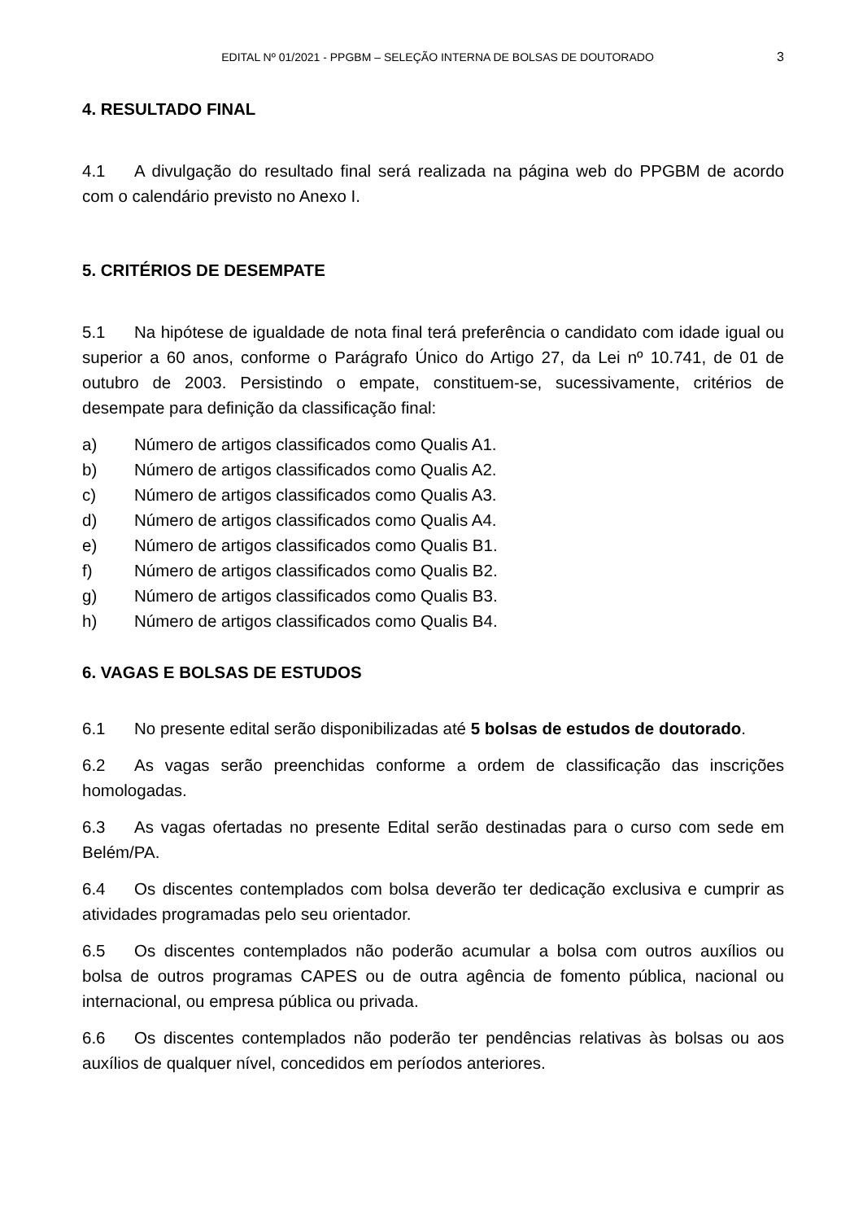EDITAL Nº 01/2021 - PPGBM – SELEÇÃO INTERNA DE BOLSAS DE DOUTORADO
3
4. RESULTADO FINAL
4.1 A divulgação do resultado final será realizada na página web do PPGBM de acordo com o calendário previsto no Anexo I.
5. CRITÉRIOS DE DESEMPATE
5.1 Na hipótese de igualdade de nota final terá preferência o candidato com idade igual ou superior a 60 anos, conforme o Parágrafo Único do Artigo 27, da Lei nº 10.741, de 01 de outubro de 2003. Persistindo o empate, constituem-se, sucessivamente, critérios de desempate para definição da classificação final:
a) Número de artigos classificados como Qualis A1.
b) Número de artigos classificados como Qualis A2.
c) Número de artigos classificados como Qualis A3.
d) Número de artigos classificados como Qualis A4.
e) Número de artigos classificados como Qualis B1.
f) Número de artigos classificados como Qualis B2.
g) Número de artigos classificados como Qualis B3.
h) Número de artigos classificados como Qualis B4.
6. VAGAS E BOLSAS DE ESTUDOS
6.1 No presente edital serão disponibilizadas até 5 bolsas de estudos de doutorado.
6.2 As vagas serão preenchidas conforme a ordem de classificação das inscrições homologadas.
6.3 As vagas ofertadas no presente Edital serão destinadas para o curso com sede em Belém/PA.
6.4 Os discentes contemplados com bolsa deverão ter dedicação exclusiva e cumprir as atividades programadas pelo seu orientador.
6.5 Os discentes contemplados não poderão acumular a bolsa com outros auxílios ou bolsa de outros programas CAPES ou de outra agência de fomento pública, nacional ou internacional, ou empresa pública ou privada.
6.6 Os discentes contemplados não poderão ter pendências relativas às bolsas ou aos auxílios de qualquer nível, concedidos em períodos anteriores.